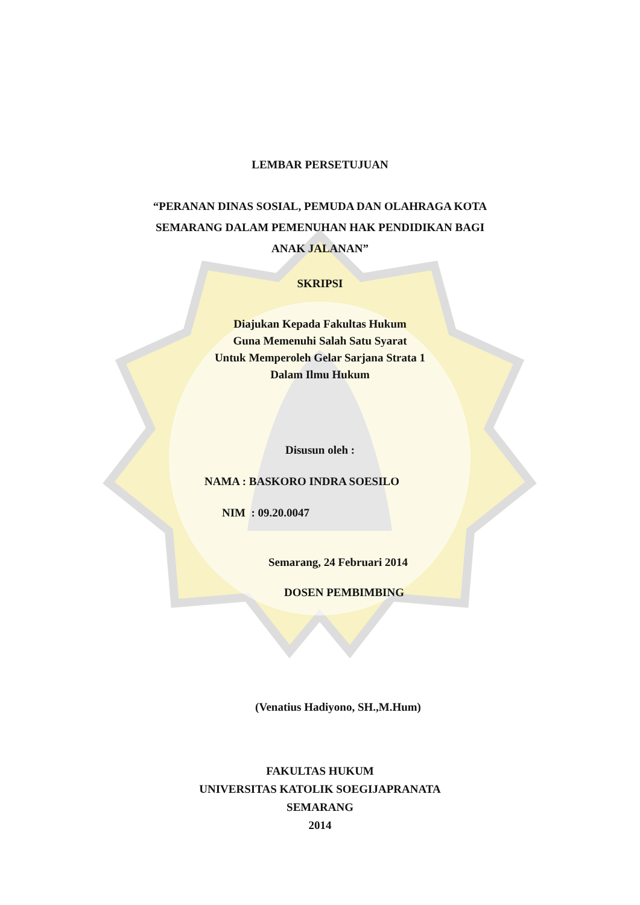LEMBAR PERSETUJUAN
“PERANAN DINAS SOSIAL, PEMUDA DAN OLAHRAGA KOTA
SEMARANG DALAM PEMENUHAN HAK PENDIDIKAN BAGI
ANAK JALANAN”
SKRIPSI
Diajukan Kepada Fakultas Hukum
Guna Memenuhi Salah Satu Syarat
Untuk Memperoleh Gelar Sarjana Strata 1
Dalam Ilmu Hukum
Disusun oleh :
NAMA : BASKORO INDRA SOESILO
NIM : 09.20.0047
Semarang, 24 Februari 2014
DOSEN PEMBIMBING
(Venatius Hadiyono, SH.,M.Hum)
FAKULTAS HUKUM
UNIVERSITAS KATOLIK SOEGIJAPRANATA
SEMARANG
2014